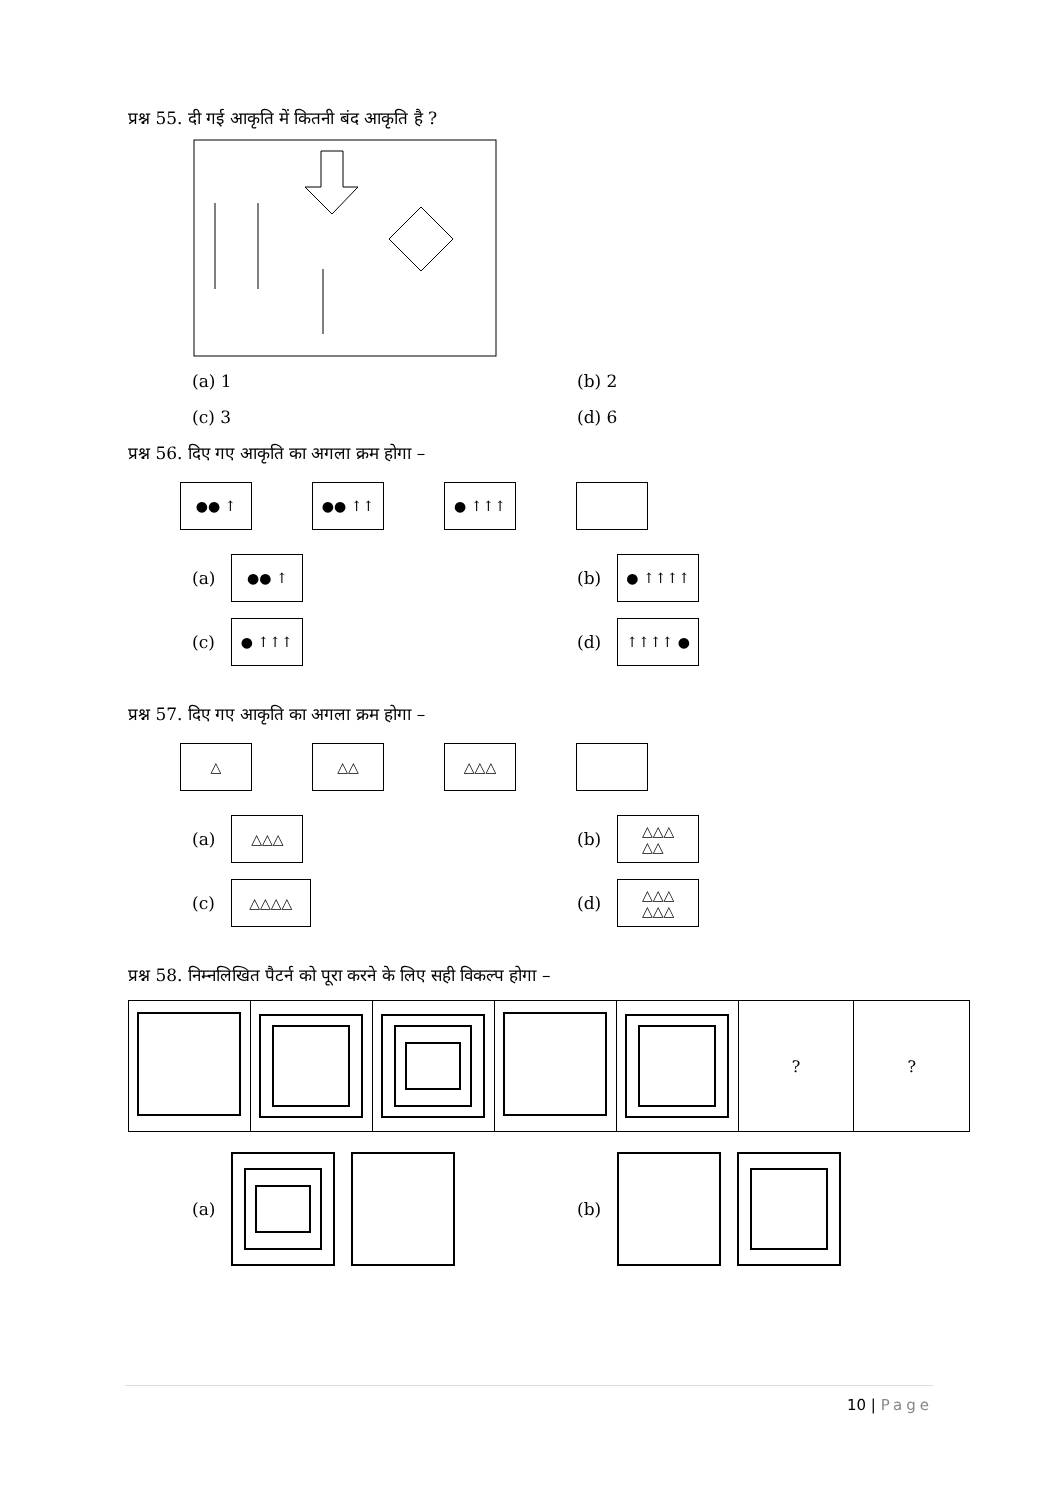प्रश्न 55. दी गई आकृति में कितनी बंद आकृति है ?
(a) 1 (b) 2
(c) 3 (d) 6
प्रश्न 56. दिए गए आकृति का अगला क्रम होगा –
●● ↑ ●● ↑↑ ● ↑↑↑
(a) ●● ↑
(b) ● ↑↑↑↑
(c) ● ↑↑↑
(d) ↑↑↑↑ ●
प्रश्न 57. दिए गए आकृति का अगला क्रम होगा –
△ △△ △△△
(a) △△△
(b) △△△
△△
(c) △△△△
(d) △△△
△△△
प्रश्न 58. निम्नलिखित पैटर्न को पूरा करने के लिए सही विकल्प होगा –
| | | | | | ? | ? |
(a) (b)
10 | Page